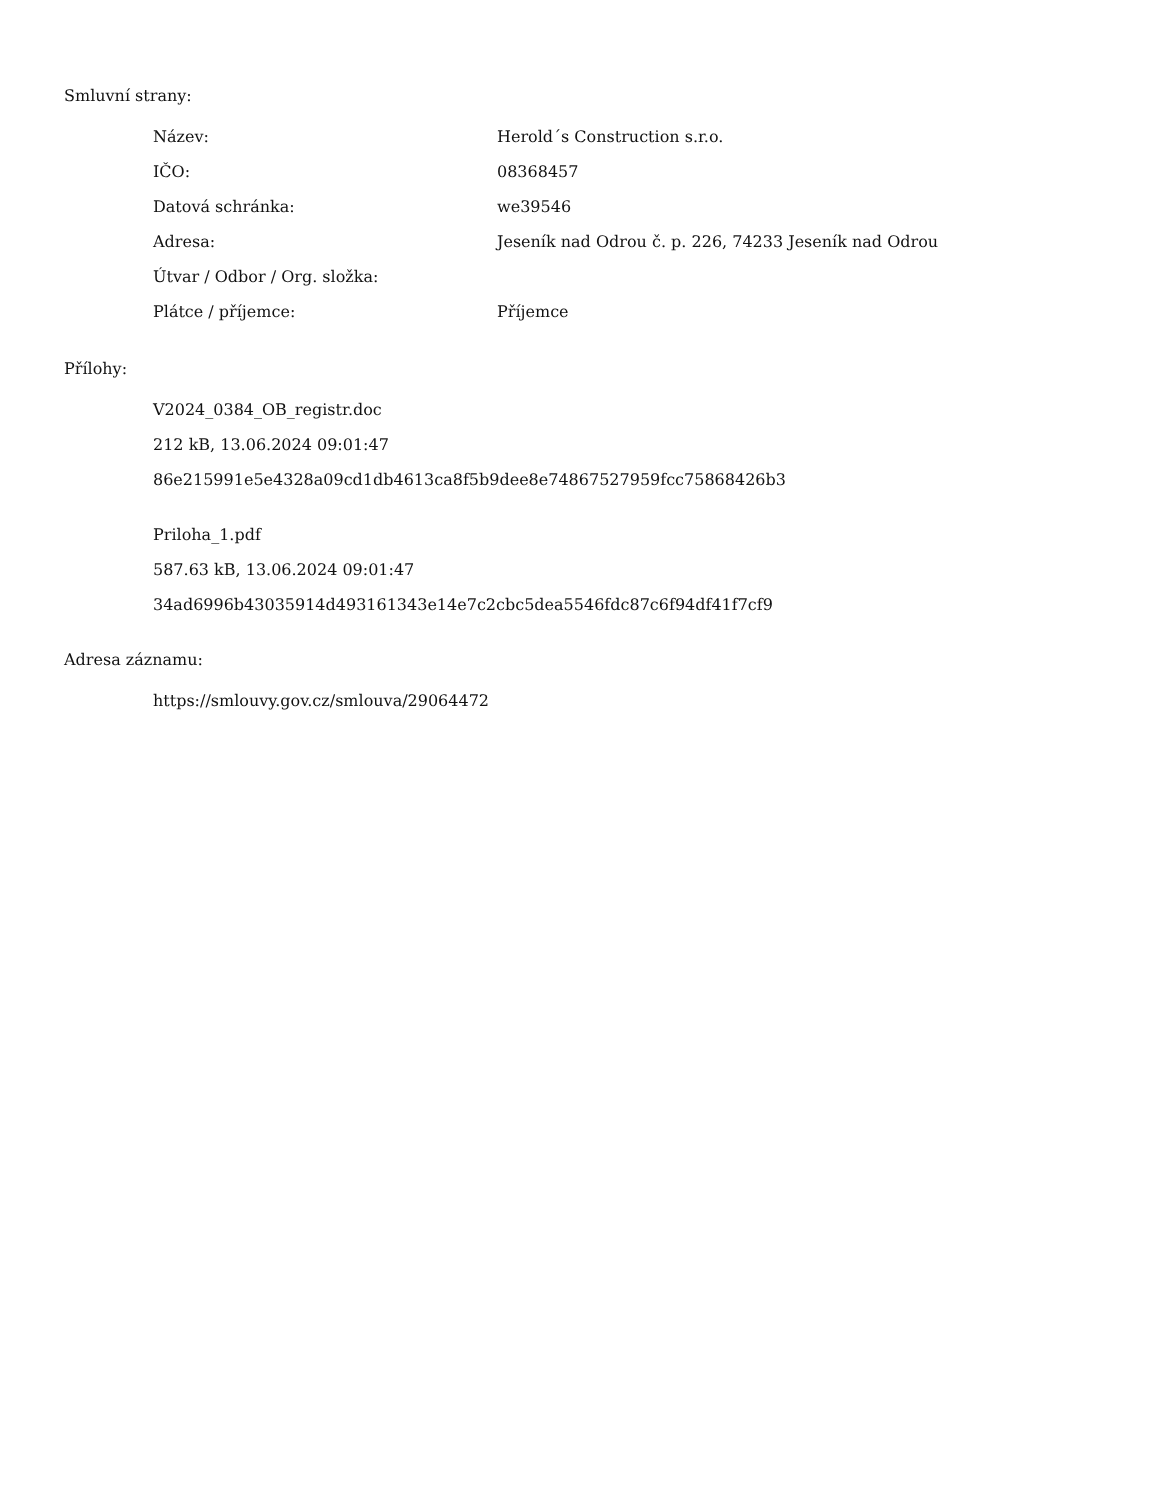Smluvní strany:
| Název: | Herold´s Construction s.r.o. |
| IČO: | 08368457 |
| Datová schránka: | we39546 |
| Adresa: | Jeseník nad Odrou č. p. 226, 74233 Jeseník nad Odrou |
| Útvar / Odbor / Org. složka: | |
| Plátce / příjemce: | Příjemce |
Přílohy:
V2024_0384_OB_registr.doc
212 kB, 13.06.2024 09:01:47
86e215991e5e4328a09cd1db4613ca8f5b9dee8e74867527959fcc75868426b3
Priloha_1.pdf
587.63 kB, 13.06.2024 09:01:47
34ad6996b43035914d493161343e14e7c2cbc5dea5546fdc87c6f94df41f7cf9
Adresa záznamu:
https://smlouvy.gov.cz/smlouva/29064472